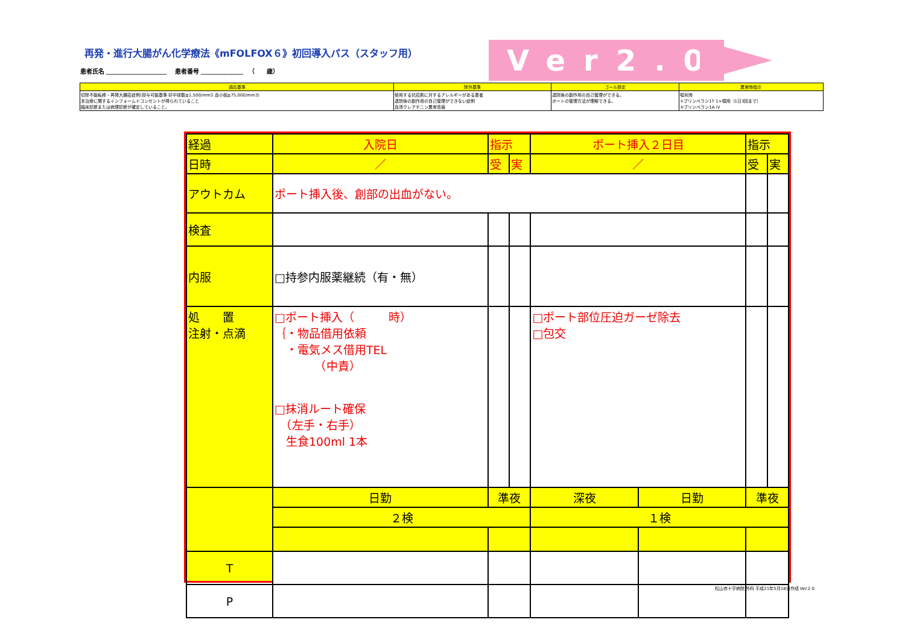再発・進行大腸がん化学療法《mFOLFOX６》初回導入パス（スタッフ用）
患者氏名 ＿＿＿＿＿＿＿＿＿＿ 　患者番号 ＿＿＿＿＿＿＿ 　（　　歳）
Ver2.0
| 適応基準 | 除外基準 | ゴール設定 | 異常時指示 |
| --- | --- | --- | --- |
| 切除不能転移・再発大腸癌症例(投与可能基準 好中球数≧1,500/mm3 血小板≧75,000/mm3) 本治療に関するインフォームドコンセントが得られていること 臨床診断または病理診断が確定していること。 | 使用する抗癌剤に対するアレルギーがある患者 退院後の副作用の自己管理ができない症例 血清クレアチニン異常高値 | 退院後の副作用の自己管理ができる。 ポートの管理方法が理解できる。 | 嘔気時 ①プリンペラン1T 1×頓用（1日3回まで） ②プリンペラン1A iV |
| 経過 | 入院日 | 指示 | | ポート挿入２日目 | | | 指示 | |
| 日時 | ／ | 受 | 実 | ／ | | | 受 | 実 |
| アウトカム | ポート挿入後、創部の出血がない。 | | | | | | | |
| 検査 | | | | | | | | |
| 内服 | □持参内服薬継続（有・無） | | | | | | | |
| 処 置 注射・点滴 | □ポート挿入（ 時） ｛・物品借用依頼 ・電気メス借用TEL （中責） □抹消ルート確保 （左手・右手） 生食100ml 1本 | | | □ポート部位圧迫ガーゼ除去 □包交 | | | | |
| | 日勤 | 準夜 | | 深夜 | 日勤 | 準夜 | | |
| | ２検 | | | １検 | | | | |
| T | | | | | | | | |
| P | | | | | | | | |
松山赤十字病院 外科 平成21年5月18日作成 Ver.2.0